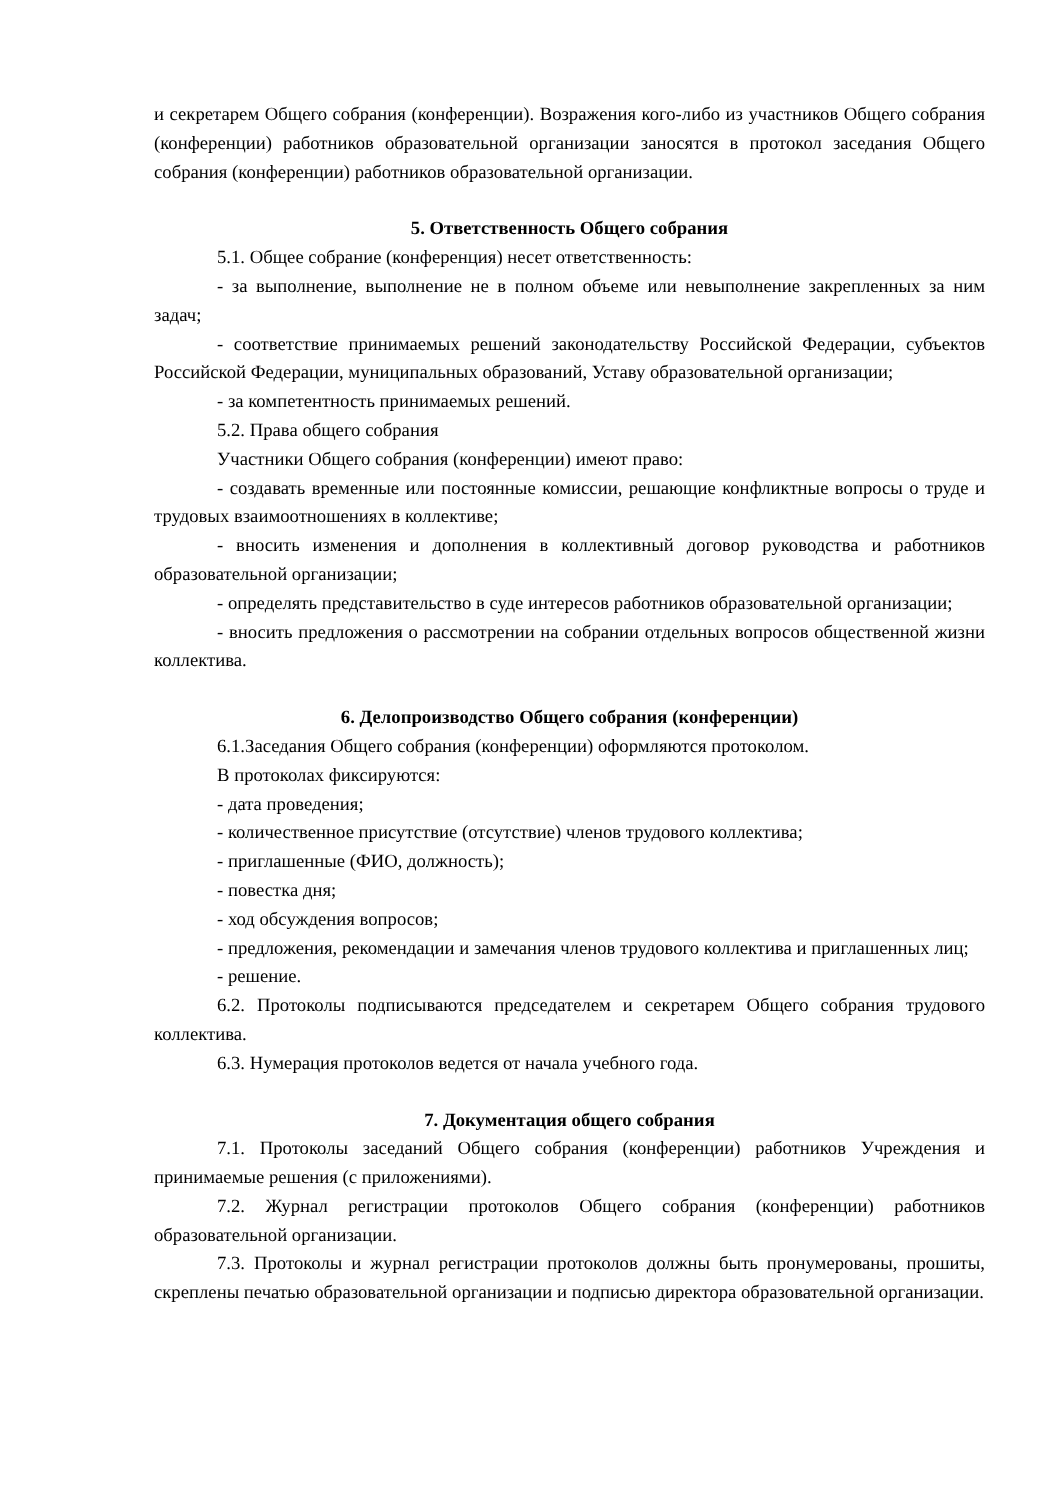и секретарем Общего собрания (конференции). Возражения кого-либо из участников Общего собрания (конференции) работников образовательной организации заносятся в протокол заседания Общего собрания (конференции) работников образовательной организации.
5. Ответственность Общего собрания
5.1. Общее собрание (конференция) несет ответственность:
- за выполнение, выполнение не в полном объеме или невыполнение закрепленных за ним задач;
- соответствие принимаемых решений законодательству Российской Федерации, субъектов Российской Федерации, муниципальных образований, Уставу образовательной организации;
- за компетентность принимаемых решений.
5.2. Права общего собрания
Участники Общего собрания (конференции) имеют право:
- создавать временные или постоянные комиссии, решающие конфликтные вопросы о труде и трудовых взаимоотношениях в коллективе;
- вносить изменения и дополнения в коллективный договор руководства и работников образовательной организации;
- определять представительство в суде интересов работников образовательной организации;
- вносить предложения о рассмотрении на собрании отдельных вопросов общественной жизни коллектива.
6. Делопроизводство Общего собрания (конференции)
6.1.Заседания Общего собрания (конференции) оформляются протоколом.
В протоколах фиксируются:
- дата проведения;
- количественное присутствие (отсутствие) членов трудового коллектива;
- приглашенные (ФИО, должность);
- повестка дня;
- ход обсуждения вопросов;
- предложения, рекомендации и замечания членов трудового коллектива и приглашенных лиц;
- решение.
6.2. Протоколы подписываются председателем и секретарем Общего собрания трудового коллектива.
6.3. Нумерация протоколов ведется от начала учебного года.
7. Документация общего собрания
7.1. Протоколы заседаний Общего собрания (конференции) работников Учреждения и принимаемые решения (с приложениями).
7.2. Журнал регистрации протоколов Общего собрания (конференции) работников образовательной организации.
7.3. Протоколы и журнал регистрации протоколов должны быть пронумерованы, прошиты, скреплены печатью образовательной организации и подписью директора образовательной организации.